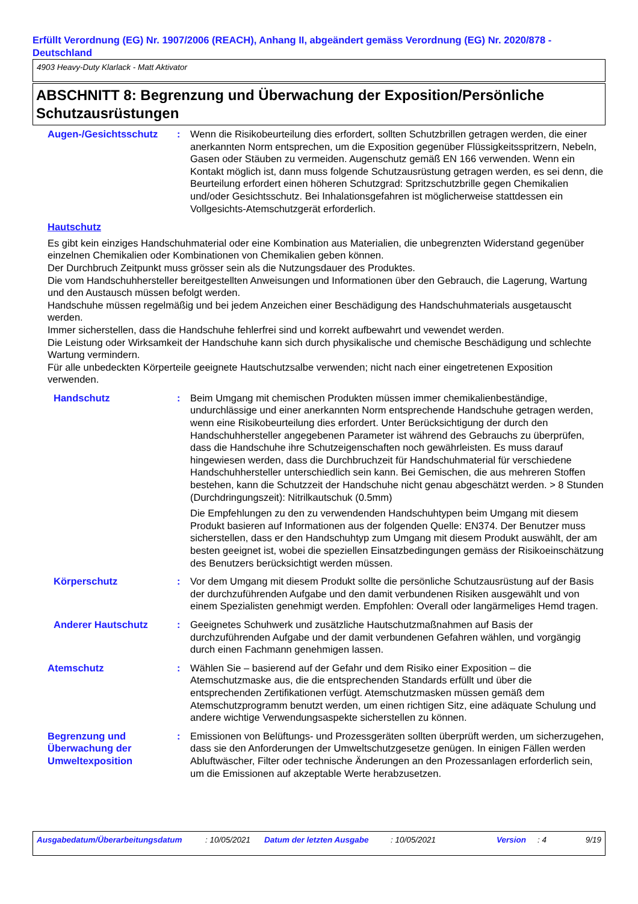Erfüllt Verordnung (EG) Nr. 1907/2006 (REACH), Anhang II, abgeändert gemäss Verordnung (EG) Nr. 2020/878 - Deutschland
4903 Heavy-Duty Klarlack - Matt Aktivator
ABSCHNITT 8: Begrenzung und Überwachung der Exposition/Persönliche Schutzausrüstungen
Augen-/Gesichtsschutz : Wenn die Risikobeurteilung dies erfordert, sollten Schutzbrillen getragen werden, die einer anerkannten Norm entsprechen, um die Exposition gegenüber Flüssigkeitsspritzern, Nebeln, Gasen oder Stäuben zu vermeiden. Augenschutz gemäß EN 166 verwenden. Wenn ein Kontakt möglich ist, dann muss folgende Schutzausrüstung getragen werden, es sei denn, die Beurteilung erfordert einen höheren Schutzgrad: Spritzschutzbrille gegen Chemikalien und/oder Gesichtsschutz. Bei Inhalationsgefahren ist möglicherweise stattdessen ein Vollgesichts-Atemschutzgerät erforderlich.
Hautschutz
Es gibt kein einziges Handschuhmaterial oder eine Kombination aus Materialien, die unbegrenzten Widerstand gegenüber einzelnen Chemikalien oder Kombinationen von Chemikalien geben können.
Der Durchbruch Zeitpunkt muss grösser sein als die Nutzungsdauer des Produktes.
Die vom Handschuhhersteller bereitgestellten Anweisungen und Informationen über den Gebrauch, die Lagerung, Wartung und den Austausch müssen befolgt werden.
Handschuhe müssen regelmäßig und bei jedem Anzeichen einer Beschädigung des Handschuhmaterials ausgetauscht werden.
Immer sicherstellen, dass die Handschuhe fehlerfrei sind und korrekt aufbewahrt und vewendet werden.
Die Leistung oder Wirksamkeit der Handschuhe kann sich durch physikalische und chemische Beschädigung und schlechte Wartung vermindern.
Für alle unbedeckten Körperteile geeignete Hautschutzsalbe verwenden; nicht nach einer eingetretenen Exposition verwenden.
Handschutz : Beim Umgang mit chemischen Produkten müssen immer chemikalienbeständige, undurchlässige und einer anerkannten Norm entsprechende Handschuhe getragen werden, wenn eine Risikobeurteilung dies erfordert. Unter Berücksichtigung der durch den Handschuhhersteller angegebenen Parameter ist während des Gebrauchs zu überprüfen, dass die Handschuhe ihre Schutzeigenschaften noch gewährleisten. Es muss darauf hingewiesen werden, dass die Durchbruchzeit für Handschuhmaterial für verschiedene Handschuhhersteller unterschiedlich sein kann. Bei Gemischen, die aus mehreren Stoffen bestehen, kann die Schutzzeit der Handschuhe nicht genau abgeschätzt werden. > 8 Stunden (Durchdringungszeit): Nitrilkautschuk (0.5mm)
Die Empfehlungen zu den zu verwendenden Handschuhtypen beim Umgang mit diesem Produkt basieren auf Informationen aus der folgenden Quelle: EN374. Der Benutzer muss sicherstellen, dass er den Handschuhtyp zum Umgang mit diesem Produkt auswählt, der am besten geeignet ist, wobei die speziellen Einsatzbedingungen gemäss der Risikoeinschätzung des Benutzers berücksichtigt werden müssen.
Körperschutz : Vor dem Umgang mit diesem Produkt sollte die persönliche Schutzausrüstung auf der Basis der durchzuführenden Aufgabe und den damit verbundenen Risiken ausgewählt und von einem Spezialisten genehmigt werden. Empfohlen: Overall oder langärmeliges Hemd tragen.
Anderer Hautschutz : Geeignetes Schuhwerk und zusätzliche Hautschutzmaßnahmen auf Basis der durchzuführenden Aufgabe und der damit verbundenen Gefahren wählen, und vorgängig durch einen Fachmann genehmigen lassen.
Atemschutz : Wählen Sie – basierend auf der Gefahr und dem Risiko einer Exposition – die Atemschutzmaske aus, die die entsprechenden Standards erfüllt und über die entsprechenden Zertifikationen verfügt. Atemschutzmasken müssen gemäß dem Atemschutzprogramm benutzt werden, um einen richtigen Sitz, eine adäquate Schulung und andere wichtige Verwendungsaspekte sicherstellen zu können.
Begrenzung und Überwachung der Umweltexposition
: Emissionen von Belüftungs- und Prozessgeräten sollten überprüft werden, um sicherzugehen, dass sie den Anforderungen der Umweltschutzgesetze genügen. In einigen Fällen werden Abluftwäscher, Filter oder technische Änderungen an den Prozessanlagen erforderlich sein, um die Emissionen auf akzeptable Werte herabzusetzen.
Ausgabedatum/Überarbeitungsdatum : 10/05/2021 Datum der letzten Ausgabe : 10/05/2021 Version : 4 9/19